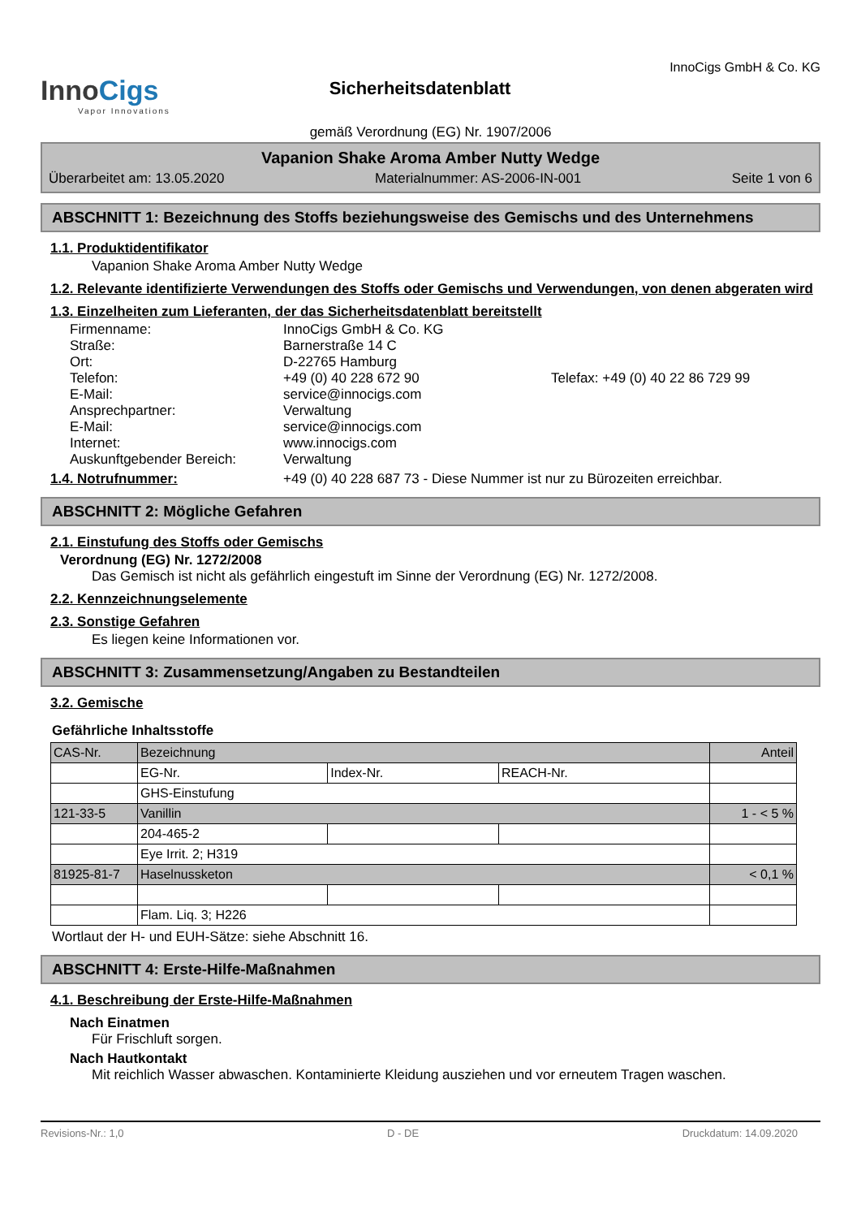InnoCigs
Vapor Innovations
Sicherheitsdatenblatt
InnoCigs GmbH & Co. KG
gemäß Verordnung (EG) Nr. 1907/2006
Vapanion Shake Aroma Amber Nutty Wedge
Überarbeitet am: 13.05.2020 Materialnummer: AS-2006-IN-001 Seite 1 von 6
ABSCHNITT 1: Bezeichnung des Stoffs beziehungsweise des Gemischs und des Unternehmens
1.1. Produktidentifikator
Vapanion Shake Aroma Amber Nutty Wedge
1.2. Relevante identifizierte Verwendungen des Stoffs oder Gemischs und Verwendungen, von denen abgeraten wird
1.3. Einzelheiten zum Lieferanten, der das Sicherheitsdatenblatt bereitstellt
Firmenname: InnoCigs GmbH & Co. KG Straße: Barnerstraße 14 C Ort: D-22765 Hamburg Telefon: +49 (0) 40 228 672 90 Telefax: +49 (0) 40 22 86 729 99 E-Mail: service@innocigs.com Ansprechpartner: Verwaltung E-Mail: service@innocigs.com Internet: www.innocigs.com Auskunftgebender Bereich: Verwaltung
1.4. Notrufnummer: +49 (0) 40 228 687 73 - Diese Nummer ist nur zu Bürozeiten erreichbar.
ABSCHNITT 2: Mögliche Gefahren
2.1. Einstufung des Stoffs oder Gemischs
Verordnung (EG) Nr. 1272/2008
Das Gemisch ist nicht als gefährlich eingestuft im Sinne der Verordnung (EG) Nr. 1272/2008.
2.2. Kennzeichnungselemente
2.3. Sonstige Gefahren
Es liegen keine Informationen vor.
ABSCHNITT 3: Zusammensetzung/Angaben zu Bestandteilen
3.2. Gemische
Gefährliche Inhaltsstoffe
| CAS-Nr. | Bezeichnung | | | Anteil |
| | EG-Nr. | Index-Nr. | REACH-Nr. | |
| | GHS-Einstufung | | | |
| 121-33-5 | Vanillin | | | 1 - < 5 % |
| | 204-465-2 | | | |
| | Eye Irrit. 2; H319 | | | |
| 81925-81-7 | Haselnussketon | | | < 0,1 % |
| | Flam. Liq. 3; H226 | | | |
Wortlaut der H- und EUH-Sätze: siehe Abschnitt 16.
ABSCHNITT 4: Erste-Hilfe-Maßnahmen
4.1. Beschreibung der Erste-Hilfe-Maßnahmen
Nach Einatmen
Für Frischluft sorgen.
Nach Hautkontakt
Mit reichlich Wasser abwaschen. Kontaminierte Kleidung ausziehen und vor erneutem Tragen waschen.
Revisions-Nr.: 1,0 D - DE Druckdatum: 14.09.2020